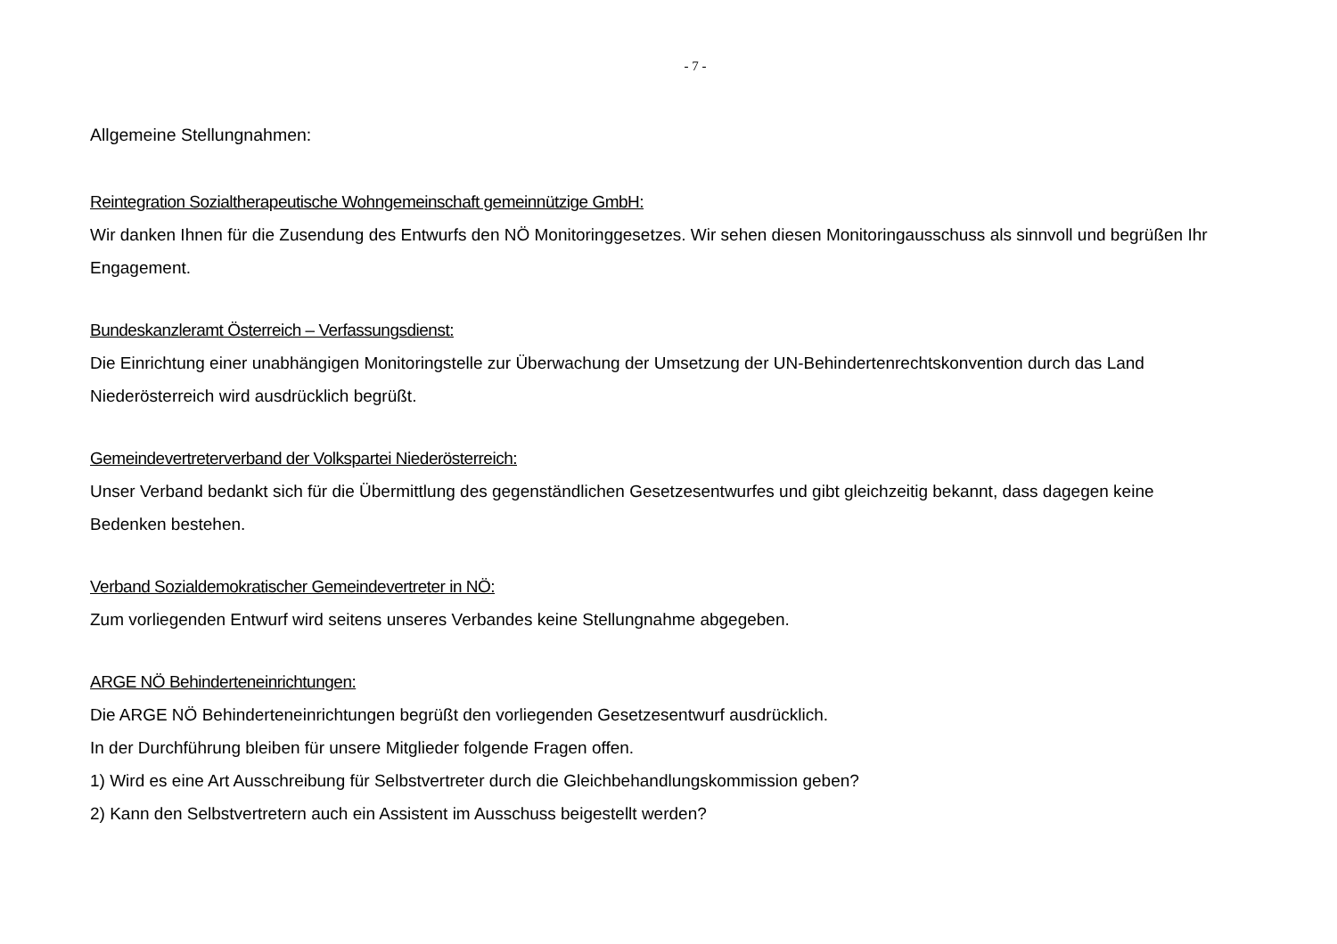- 7 -
Allgemeine Stellungnahmen:
Reintegration Sozialtherapeutische Wohngemeinschaft gemeinnützige GmbH:
Wir danken Ihnen für die Zusendung des Entwurfs den NÖ Monitoringgesetzes. Wir sehen diesen Monitoringausschuss als sinnvoll und begrüßen Ihr Engagement.
Bundeskanzleramt Österreich – Verfassungsdienst:
Die Einrichtung einer unabhängigen Monitoringstelle zur Überwachung der Umsetzung der UN-Behindertenrechtskonvention durch das Land Niederösterreich wird ausdrücklich begrüßt.
Gemeindevertreterverband der Volkspartei Niederösterreich:
Unser Verband bedankt sich für die Übermittlung des gegenständlichen Gesetzesentwurfes und gibt gleichzeitig bekannt, dass dagegen keine Bedenken bestehen.
Verband Sozialdemokratischer Gemeindevertreter in NÖ:
Zum vorliegenden Entwurf wird seitens unseres Verbandes keine Stellungnahme abgegeben.
ARGE NÖ Behinderteneinrichtungen:
Die ARGE NÖ Behinderteneinrichtungen begrüßt den vorliegenden Gesetzesentwurf ausdrücklich.
In der Durchführung bleiben für unsere Mitglieder folgende Fragen offen.
1) Wird es eine Art Ausschreibung für Selbstvertreter durch die Gleichbehandlungskommission geben?
2) Kann den Selbstvertretern auch ein Assistent im Ausschuss beigestellt werden?